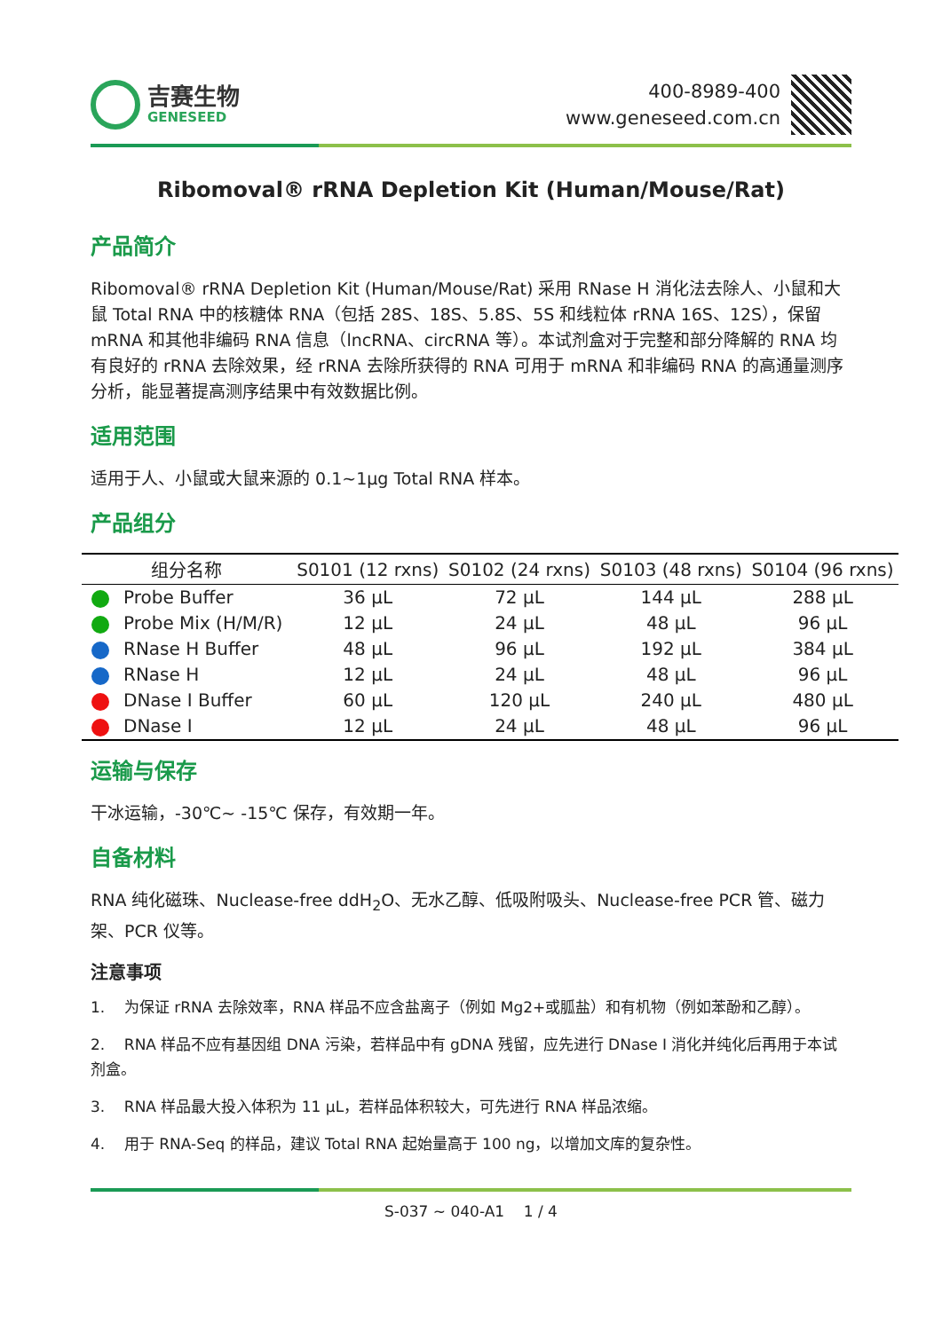吉赛生物
GENESEED
400-8989-400
www.geneseed.com.cn
Ribomoval® rRNA Depletion Kit (Human/Mouse/Rat)
产品简介
Ribomoval® rRNA Depletion Kit (Human/Mouse/Rat) 采用 RNase H 消化法去除人、小鼠和大鼠 Total RNA 中的核糖体 RNA（包括 28S、18S、5.8S、5S 和线粒体 rRNA 16S、12S），保留 mRNA 和其他非编码 RNA 信息（lncRNA、circRNA 等）。本试剂盒对于完整和部分降解的 RNA 均有良好的 rRNA 去除效果，经 rRNA 去除所获得的 RNA 可用于 mRNA 和非编码 RNA 的高通量测序分析，能显著提高测序结果中有效数据比例。
适用范围
适用于人、小鼠或大鼠来源的 0.1~1μg Total RNA 样本。
产品组分
| 组分名称 | S0101 (12 rxns) | S0102 (24 rxns) | S0103 (48 rxns) | S0104 (96 rxns) |
| --- | --- | --- | --- | --- |
| Probe Buffer | 36 μL | 72 μL | 144 μL | 288 μL |
| Probe Mix (H/M/R) | 12 μL | 24 μL | 48 μL | 96 μL |
| RNase H Buffer | 48 μL | 96 μL | 192 μL | 384 μL |
| RNase H | 12 μL | 24 μL | 48 μL | 96 μL |
| DNase I Buffer | 60 μL | 120 μL | 240 μL | 480 μL |
| DNase I | 12 μL | 24 μL | 48 μL | 96 μL |
运输与保存
干冰运输，-30℃~ -15℃ 保存，有效期一年。
自备材料
RNA 纯化磁珠、Nuclease-free ddH<sub>2</sub>O、无水乙醇、低吸附吸头、Nuclease-free PCR 管、磁力架、PCR 仪等。
注意事项
1. 为保证 rRNA 去除效率，RNA 样品不应含盐离子（例如 Mg2+或胍盐）和有机物（例如苯酚和乙醇）。
2. RNA 样品不应有基因组 DNA 污染，若样品中有 gDNA 残留，应先进行 DNase I 消化并纯化后再用于本试剂盒。
3. RNA 样品最大投入体积为 11 μL，若样品体积较大，可先进行 RNA 样品浓缩。
4. 用于 RNA-Seq 的样品，建议 Total RNA 起始量高于 100 ng，以增加文库的复杂性。
S-037 ~ 040-A1 1 / 4